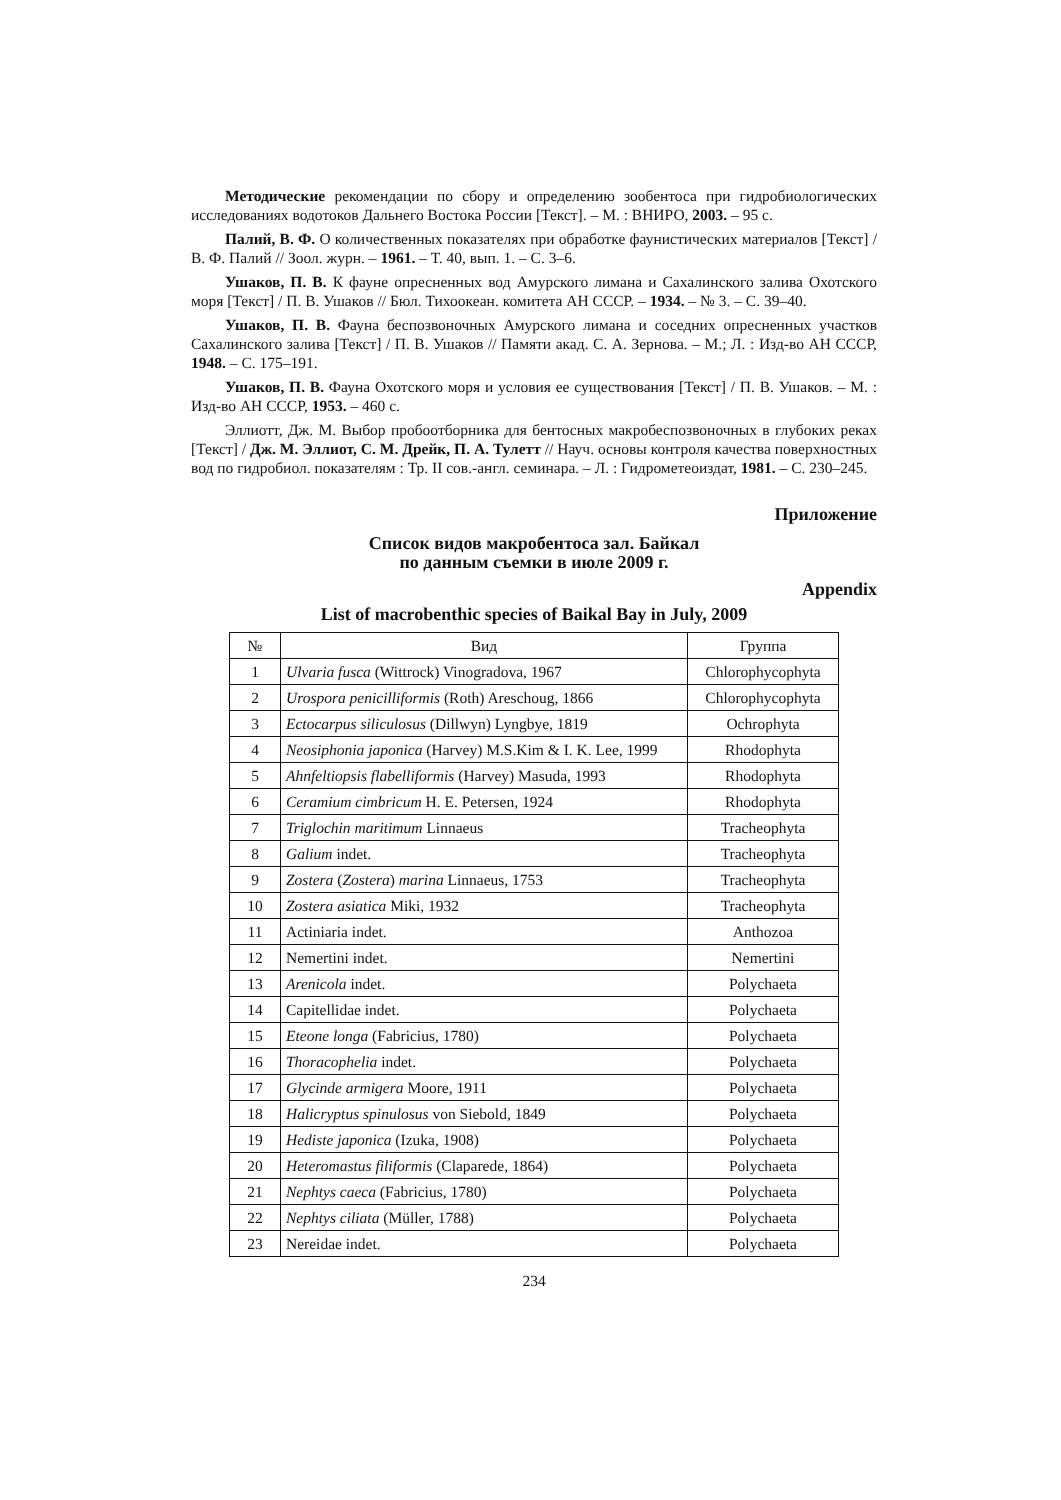Методические рекомендации по сбору и определению зообентоса при гидробиологических исследованиях водотоков Дальнего Востока России [Текст]. – М. : ВНИРО, 2003. – 95 с.
Палий, В. Ф. О количественных показателях при обработке фаунистических материалов [Текст] / В. Ф. Палий // Зоол. журн. – 1961. – Т. 40, вып. 1. – С. 3–6.
Ушаков, П. В. К фауне опресненных вод Амурского лимана и Сахалинского залива Охотского моря [Текст] / П. В. Ушаков // Бюл. Тихоокеан. комитета АН СССР. – 1934. – № 3. – С. 39–40.
Ушаков, П. В. Фауна беспозвоночных Амурского лимана и соседних опресненных участков Сахалинского залива [Текст] / П. В. Ушаков // Памяти акад. С. А. Зернова. – М.; Л. : Изд-во АН СССР, 1948. – С. 175–191.
Ушаков, П. В. Фауна Охотского моря и условия ее существования [Текст] / П. В. Ушаков. – М. : Изд-во АН СССР, 1953. – 460 с.
Эллиотт, Дж. М. Выбор пробоотборника для бентосных макробеспозвоночных в глубоких реках [Текст] / Дж. М. Эллиот, С. М. Дрейк, П. А. Тулетт // Науч. основы контроля качества поверхностных вод по гидробиол. показателям : Тр. II сов.-англ. семинара. – Л. : Гидрометеоиздат, 1981. – С. 230–245.
Приложение
Список видов макробентоса зал. Байкал
по данным съемки в июле 2009 г.
Appendix
List of macrobenthic species of Baikal Bay in July, 2009
| № | Вид | Группа |
| --- | --- | --- |
| 1 | Ulvaria fusca (Wittrock) Vinogradova, 1967 | Chlorophycophyta |
| 2 | Urospora penicilliformis (Roth) Areschoug, 1866 | Chlorophycophyta |
| 3 | Ectocarpus siliculosus (Dillwyn) Lyngbye, 1819 | Ochrophyta |
| 4 | Neosiphonia japonica (Harvey) M.S.Kim & I. K. Lee, 1999 | Rhodophyta |
| 5 | Ahnfeltiopsis flabelliformis (Harvey) Masuda, 1993 | Rhodophyta |
| 6 | Ceramium cimbricum H. E. Petersen, 1924 | Rhodophyta |
| 7 | Triglochin maritimum Linnaeus | Tracheophyta |
| 8 | Galium indet. | Tracheophyta |
| 9 | Zostera ( Zostera ) marina Linnaeus, 1753 | Tracheophyta |
| 10 | Zostera asiatica Miki, 1932 | Tracheophyta |
| 11 | Actiniaria indet. | Anthozoa |
| 12 | Nemertini indet. | Nemertini |
| 13 | Arenicola indet. | Polychaeta |
| 14 | Capitellidae indet. | Polychaeta |
| 15 | Eteone longa (Fabricius, 1780) | Polychaeta |
| 16 | Thoracophelia indet. | Polychaeta |
| 17 | Glycinde armigera Moore, 1911 | Polychaeta |
| 18 | Halicryptus spinulosus von Siebold, 1849 | Polychaeta |
| 19 | Hediste japonica (Izuka, 1908) | Polychaeta |
| 20 | Heteromastus filiformis (Claparede, 1864) | Polychaeta |
| 21 | Nephtys caeca (Fabricius, 1780) | Polychaeta |
| 22 | Nephtys ciliata (Müller, 1788) | Polychaeta |
| 23 | Nereidae indet. | Polychaeta |
234